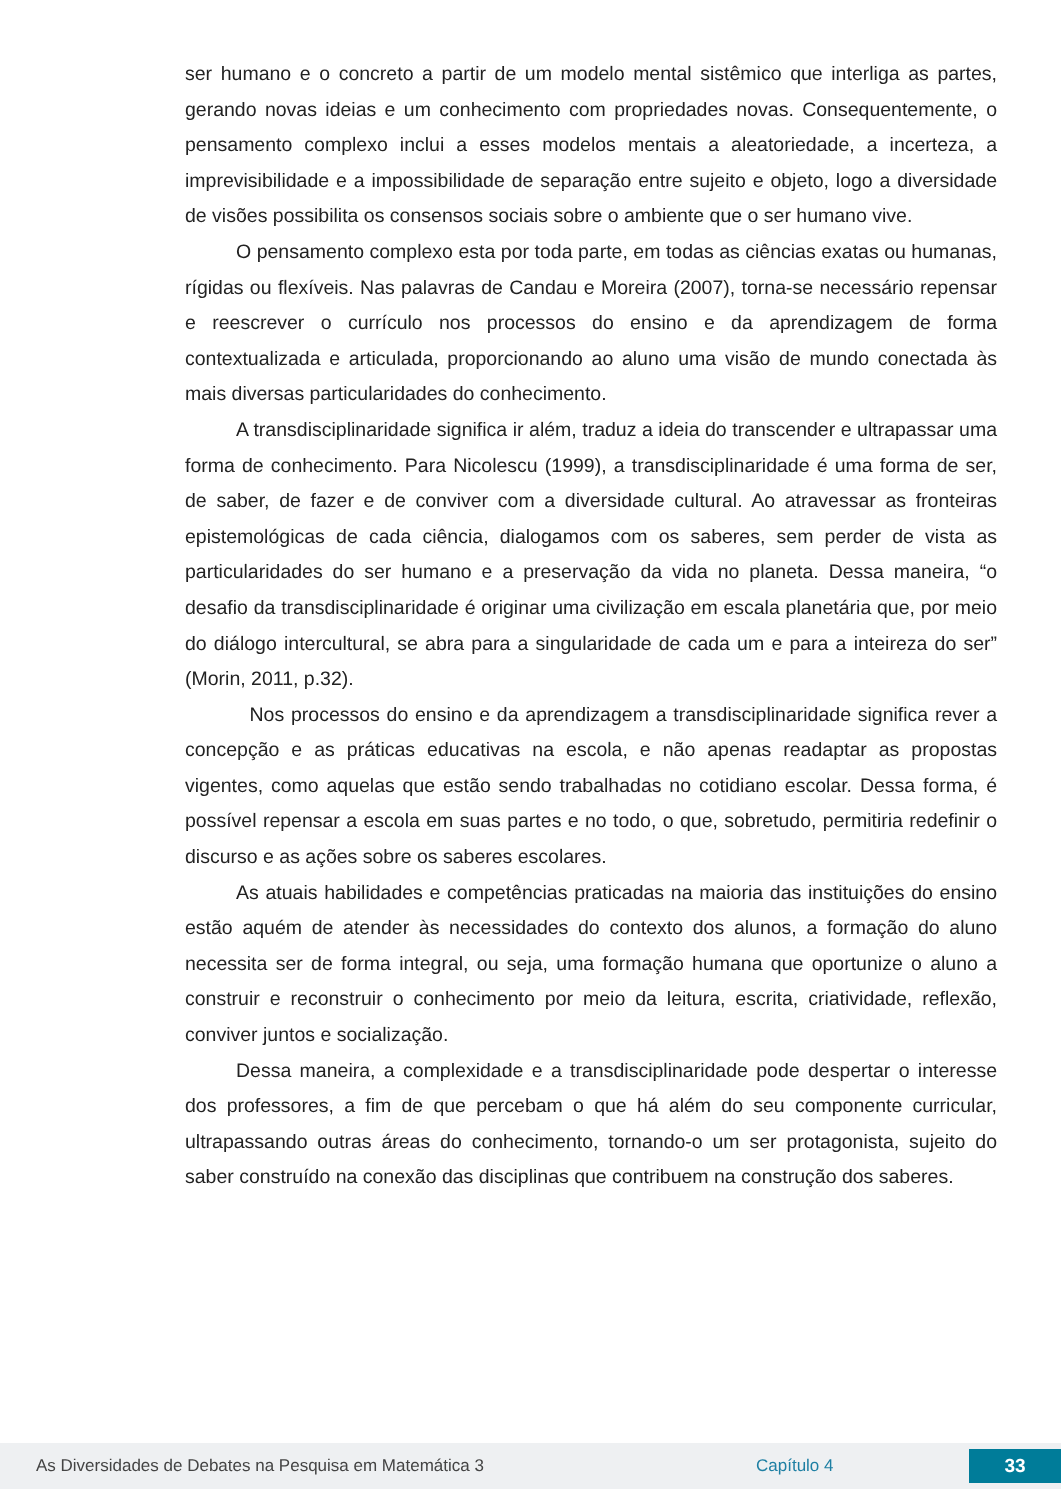ser humano e o concreto a partir de um modelo mental sistêmico que interliga as partes, gerando novas ideias e um conhecimento com propriedades novas. Consequentemente, o pensamento complexo inclui a esses modelos mentais a aleatoriedade, a incerteza, a imprevisibilidade e a impossibilidade de separação entre sujeito e objeto, logo a diversidade de visões possibilita os consensos sociais sobre o ambiente que o ser humano vive.
O pensamento complexo esta por toda parte, em todas as ciências exatas ou humanas, rígidas ou flexíveis. Nas palavras de Candau e Moreira (2007), torna-se necessário repensar e reescrever o currículo nos processos do ensino e da aprendizagem de forma contextualizada e articulada, proporcionando ao aluno uma visão de mundo conectada às mais diversas particularidades do conhecimento.
A transdisciplinaridade significa ir além, traduz a ideia do transcender e ultrapassar uma forma de conhecimento. Para Nicolescu (1999), a transdisciplinaridade é uma forma de ser, de saber, de fazer e de conviver com a diversidade cultural. Ao atravessar as fronteiras epistemológicas de cada ciência, dialogamos com os saberes, sem perder de vista as particularidades do ser humano e a preservação da vida no planeta. Dessa maneira, “o desafio da transdisciplinaridade é originar uma civilização em escala planetária que, por meio do diálogo intercultural, se abra para a singularidade de cada um e para a inteireza do ser” (Morin, 2011, p.32).
Nos processos do ensino e da aprendizagem a transdisciplinaridade significa rever a concepção e as práticas educativas na escola, e não apenas readaptar as propostas vigentes, como aquelas que estão sendo trabalhadas no cotidiano escolar. Dessa forma, é possível repensar a escola em suas partes e no todo, o que, sobretudo, permitiria redefinir o discurso e as ações sobre os saberes escolares.
As atuais habilidades e competências praticadas na maioria das instituições do ensino estão aquém de atender às necessidades do contexto dos alunos, a formação do aluno necessita ser de forma integral, ou seja, uma formação humana que oportunize o aluno a construir e reconstruir o conhecimento por meio da leitura, escrita, criatividade, reflexão, conviver juntos e socialização.
Dessa maneira, a complexidade e a transdisciplinaridade pode despertar o interesse dos professores, a fim de que percebam o que há além do seu componente curricular, ultrapassando outras áreas do conhecimento, tornando-o um ser protagonista, sujeito do saber construído na conexão das disciplinas que contribuem na construção dos saberes.
As Diversidades de Debates na Pesquisa em Matemática 3 Capítulo 4 33